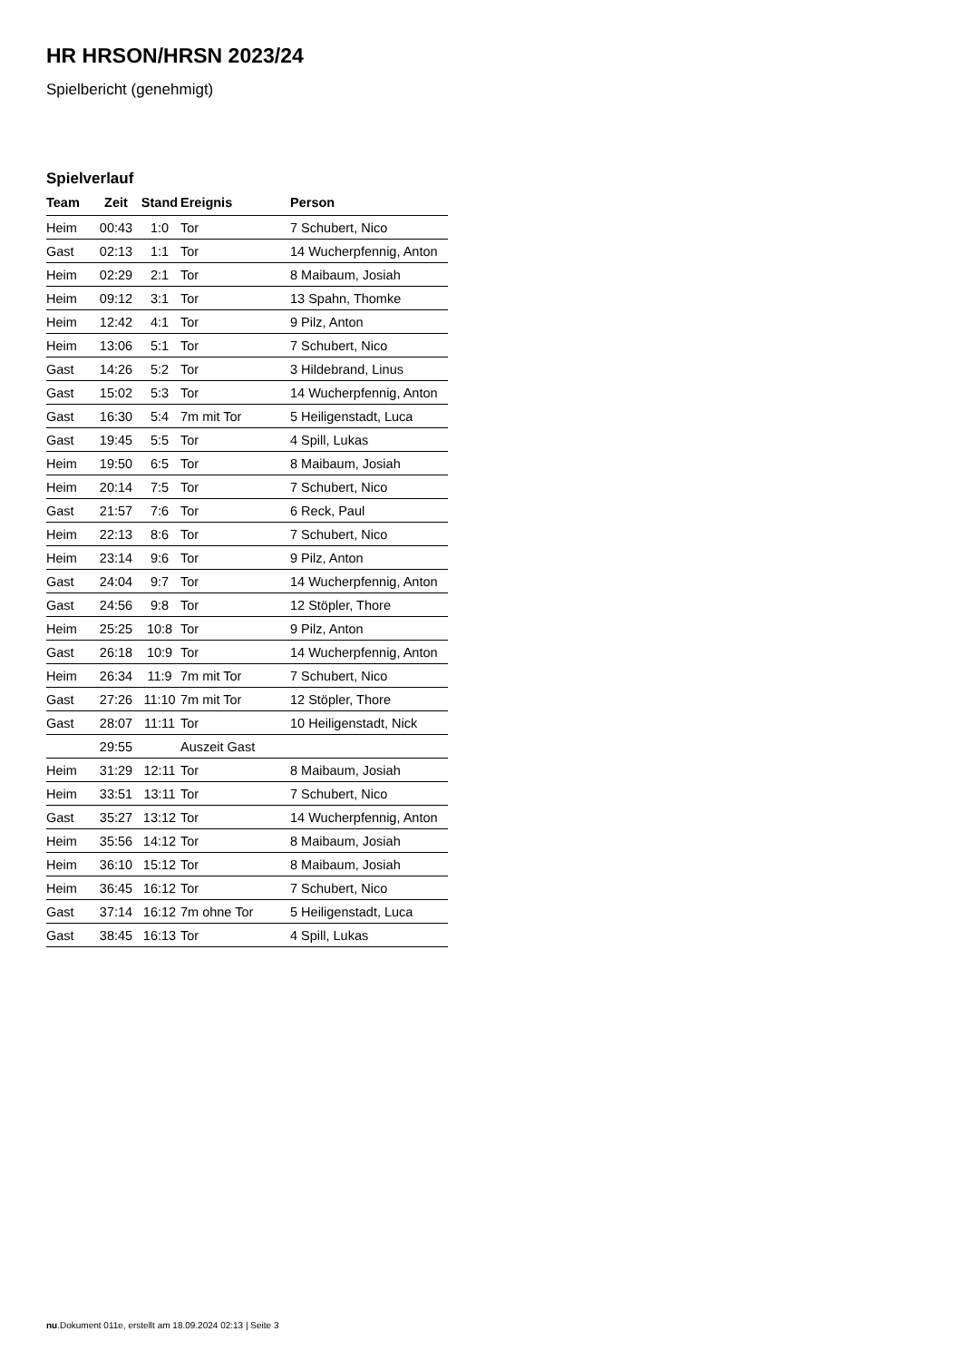HR HRSON/HRSN 2023/24
Spielbericht (genehmigt)
Spielverlauf
| Team | Zeit | Stand | Ereignis | Person |
| --- | --- | --- | --- | --- |
| Heim | 00:43 | 1:0 | Tor | 7 Schubert, Nico |
| Gast | 02:13 | 1:1 | Tor | 14 Wucherpfennig, Anton |
| Heim | 02:29 | 2:1 | Tor | 8 Maibaum, Josiah |
| Heim | 09:12 | 3:1 | Tor | 13 Spahn, Thomke |
| Heim | 12:42 | 4:1 | Tor | 9 Pilz, Anton |
| Heim | 13:06 | 5:1 | Tor | 7 Schubert, Nico |
| Gast | 14:26 | 5:2 | Tor | 3 Hildebrand, Linus |
| Gast | 15:02 | 5:3 | Tor | 14 Wucherpfennig, Anton |
| Gast | 16:30 | 5:4 | 7m mit Tor | 5 Heiligenstadt, Luca |
| Gast | 19:45 | 5:5 | Tor | 4 Spill, Lukas |
| Heim | 19:50 | 6:5 | Tor | 8 Maibaum, Josiah |
| Heim | 20:14 | 7:5 | Tor | 7 Schubert, Nico |
| Gast | 21:57 | 7:6 | Tor | 6 Reck, Paul |
| Heim | 22:13 | 8:6 | Tor | 7 Schubert, Nico |
| Heim | 23:14 | 9:6 | Tor | 9 Pilz, Anton |
| Gast | 24:04 | 9:7 | Tor | 14 Wucherpfennig, Anton |
| Gast | 24:56 | 9:8 | Tor | 12 Stöpler, Thore |
| Heim | 25:25 | 10:8 | Tor | 9 Pilz, Anton |
| Gast | 26:18 | 10:9 | Tor | 14 Wucherpfennig, Anton |
| Heim | 26:34 | 11:9 | 7m mit Tor | 7 Schubert, Nico |
| Gast | 27:26 | 11:10 | 7m mit Tor | 12 Stöpler, Thore |
| Gast | 28:07 | 11:11 | Tor | 10 Heiligenstadt, Nick |
| | 29:55 | | Auszeit Gast | |
| Heim | 31:29 | 12:11 | Tor | 8 Maibaum, Josiah |
| Heim | 33:51 | 13:11 | Tor | 7 Schubert, Nico |
| Gast | 35:27 | 13:12 | Tor | 14 Wucherpfennig, Anton |
| Heim | 35:56 | 14:12 | Tor | 8 Maibaum, Josiah |
| Heim | 36:10 | 15:12 | Tor | 8 Maibaum, Josiah |
| Heim | 36:45 | 16:12 | Tor | 7 Schubert, Nico |
| Gast | 37:14 | 16:12 | 7m ohne Tor | 5 Heiligenstadt, Luca |
| Gast | 38:45 | 16:13 | Tor | 4 Spill, Lukas |
nu.Dokument 011e, erstellt am 18.09.2024 02:13 | Seite 3